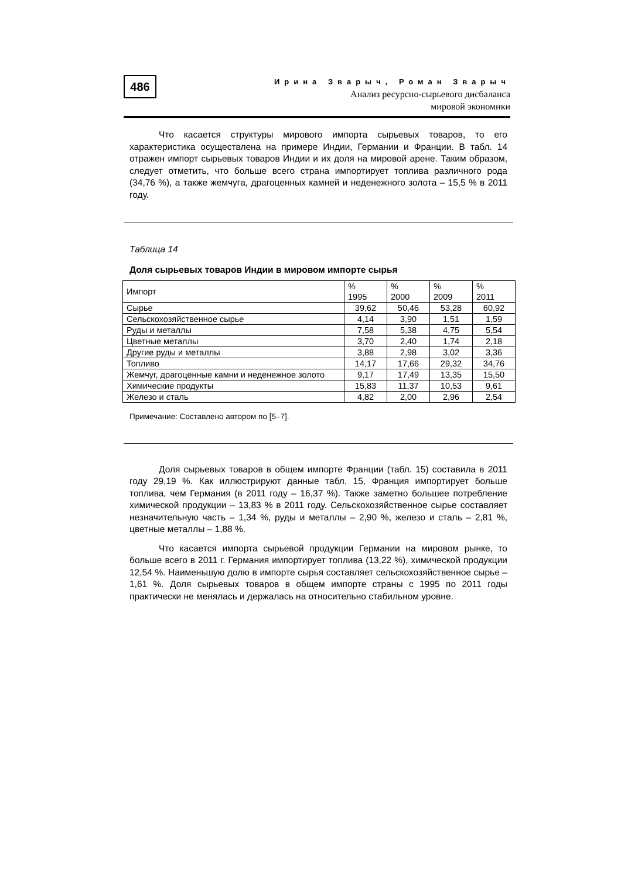486
Ирина Зварыч, Роман Зварыч
Анализ ресурсно-сырьевого дисбаланса
мировой экономики
Что касается структуры мирового импорта сырьевых товаров, то его характеристика осуществлена на примере Индии, Германии и Франции. В табл. 14 отражен импорт сырьевых товаров Индии и их доля на мировой арене. Таким образом, следует отметить, что больше всего страна импортирует топлива различного рода (34,76 %), а также жемчуга, драгоценных камней и неденежного золота – 15,5 % в 2011 году.
Таблица 14
Доля сырьевых товаров Индии в мировом импорте сырья
| Импорт | % 1995 | % 2000 | % 2009 | % 2011 |
| --- | --- | --- | --- | --- |
| Сырье | 39,62 | 50,46 | 53,28 | 60,92 |
| Сельскохозяйственное сырье | 4,14 | 3,90 | 1,51 | 1,59 |
| Руды и металлы | 7,58 | 5,38 | 4,75 | 5,54 |
| Цветные металлы | 3,70 | 2,40 | 1,74 | 2,18 |
| Другие руды и металлы | 3,88 | 2,98 | 3,02 | 3,36 |
| Топливо | 14,17 | 17,66 | 29,32 | 34,76 |
| Жемчуг, драгоценные камни и неденежное золото | 9,17 | 17,49 | 13,35 | 15,50 |
| Химические продукты | 15,83 | 11,37 | 10,53 | 9,61 |
| Железо и сталь | 4,82 | 2,00 | 2,96 | 2,54 |
Примечание: Составлено автором по [5–7].
Доля сырьевых товаров в общем импорте Франции (табл. 15) составила в 2011 году 29,19 %. Как иллюстрируют данные табл. 15, Франция импортирует больше топлива, чем Германия (в 2011 году – 16,37 %). Также заметно большее потребление химической продукции – 13,83 % в 2011 году. Сельскохозяйственное сырье составляет незначительную часть – 1,34 %, руды и металлы – 2,90 %, железо и сталь – 2,81 %, цветные металлы – 1,88 %.
Что касается импорта сырьевой продукции Германии на мировом рынке, то больше всего в 2011 г. Германия импортирует топлива (13,22 %), химической продукции 12,54 %. Наименьшую долю в импорте сырья составляет сельскохозяйственное сырье – 1,61 %. Доля сырьевых товаров в общем импорте страны с 1995 по 2011 годы практически не менялась и держалась на относительно стабильном уровне.